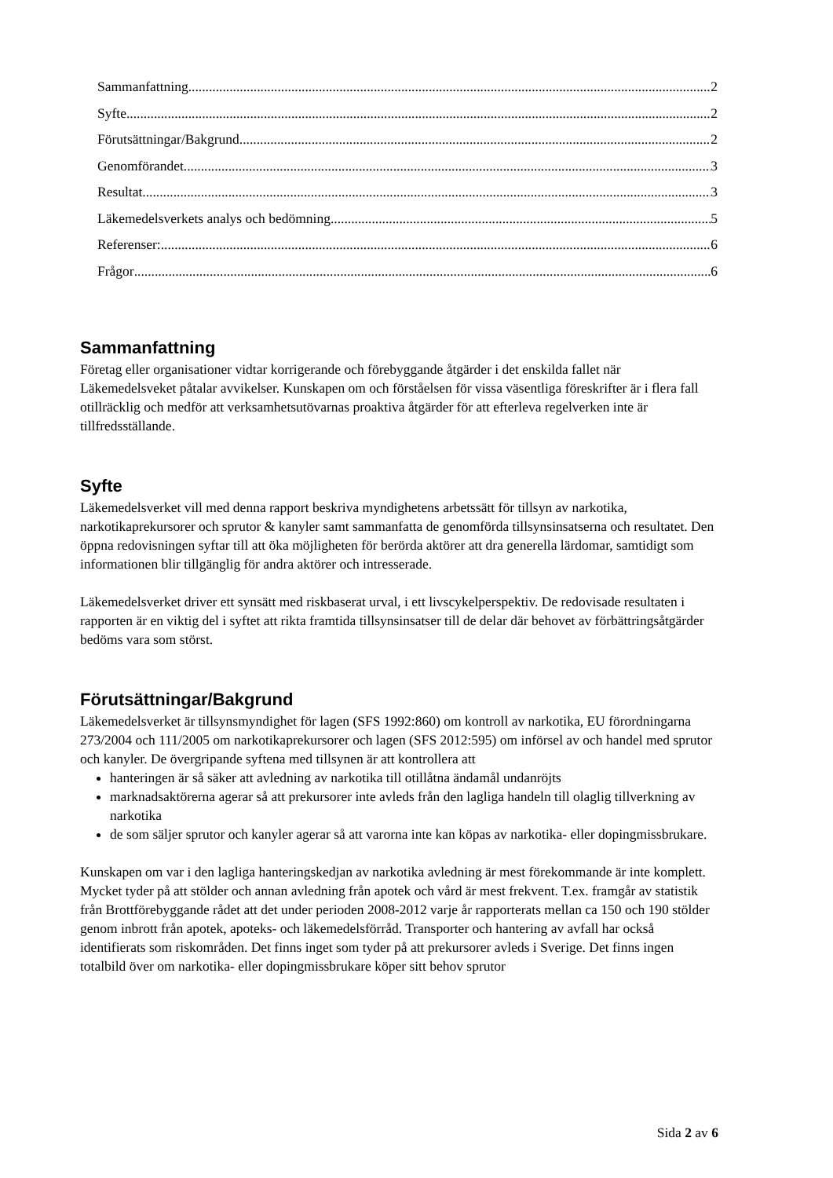Sammanfattning 2
Syfte 2
Förutsättningar/Bakgrund 2
Genomförandet 3
Resultat 3
Läkemedelsverkets analys och bedömning 5
Referenser: 6
Frågor 6
Sammanfattning
Företag eller organisationer vidtar korrigerande och förebyggande åtgärder i det enskilda fallet när Läkemedelsveket påtalar avvikelser. Kunskapen om och förståelsen för vissa väsentliga föreskrifter är i flera fall otillräcklig och medför att verksamhetsutövarnas proaktiva åtgärder för att efterleva regelverken inte är tillfredsställande.
Syfte
Läkemedelsverket vill med denna rapport beskriva myndighetens arbetssätt för tillsyn av narkotika, narkotikaprekursorer och sprutor & kanyler samt sammanfatta de genomförda tillsynsinsatserna och resultatet. Den öppna redovisningen syftar till att öka möjligheten för berörda aktörer att dra generella lärdomar, samtidigt som informationen blir tillgänglig för andra aktörer och intresserade.
Läkemedelsverket driver ett synsätt med riskbaserat urval, i ett livscykelperspektiv. De redovisade resultaten i rapporten är en viktig del i syftet att rikta framtida tillsynsinsatser till de delar där behovet av förbättringsåtgärder bedöms vara som störst.
Förutsättningar/Bakgrund
Läkemedelsverket är tillsynsmyndighet för lagen (SFS 1992:860) om kontroll av narkotika, EU förordningarna 273/2004 och 111/2005 om narkotikaprekursorer och lagen (SFS 2012:595) om införsel av och handel med sprutor och kanyler. De övergripande syftena med tillsynen är att kontrollera att
hanteringen är så säker att avledning av narkotika till otillåtna ändamål undanröjts
marknadsaktörerna agerar så att prekursorer inte avleds från den lagliga handeln till olaglig tillverkning av narkotika
de som säljer sprutor och kanyler agerar så att varorna inte kan köpas av narkotika- eller dopingmissbrukare.
Kunskapen om var i den lagliga hanteringskedjan av narkotika avledning är mest förekommande är inte komplett. Mycket tyder på att stölder och annan avledning från apotek och vård är mest frekvent. T.ex. framgår av statistik från Brottförebyggande rådet att det under perioden 2008-2012 varje år rapporterats mellan ca 150 och 190 stölder genom inbrott från apotek, apoteks- och läkemedelsförråd. Transporter och hantering av avfall har också identifierats som riskområden. Det finns inget som tyder på att prekursorer avleds i Sverige. Det finns ingen totalbild över om narkotika- eller dopingmissbrukare köper sitt behov sprutor
Sida 2 av 6